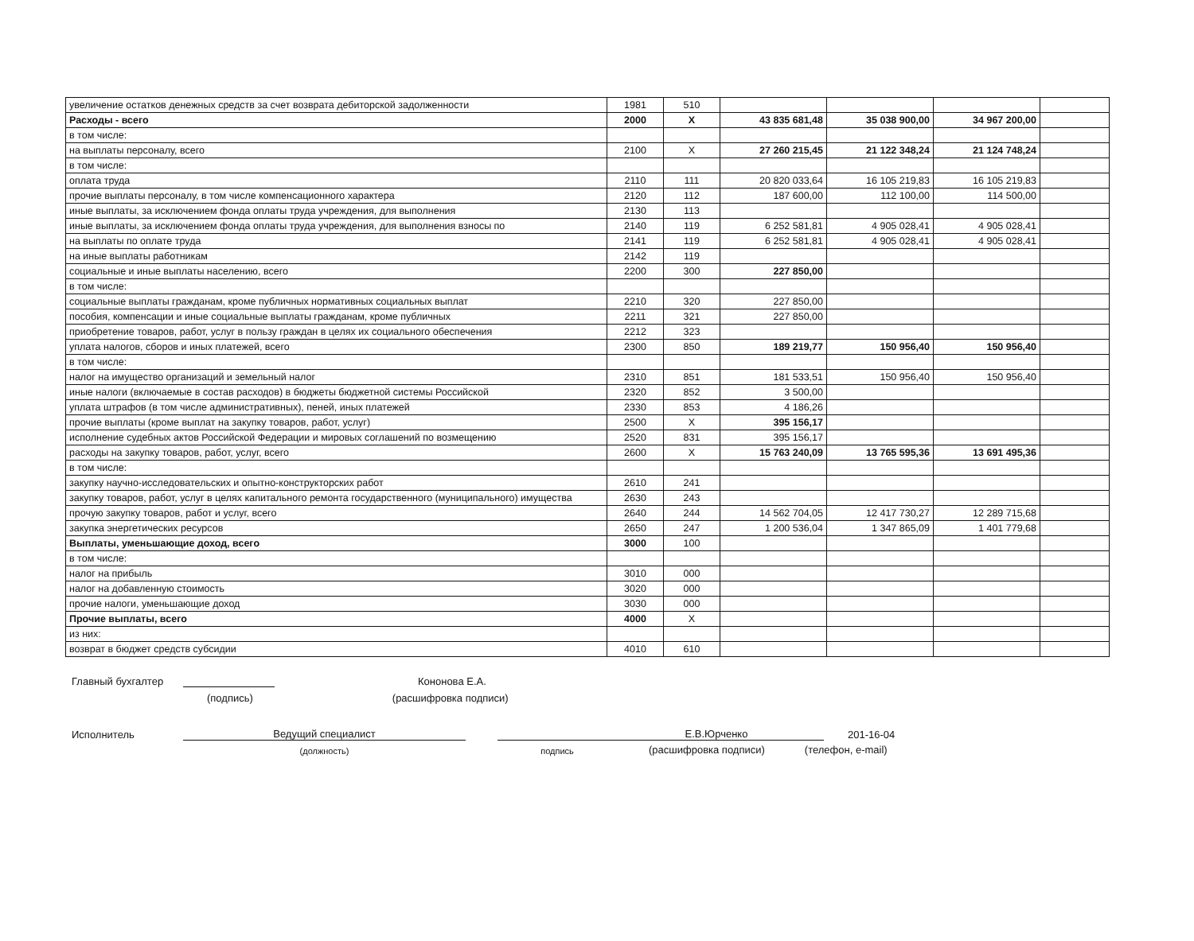| увеличение остатков денежных средств за счет возврата дебиторской задолженности | 1981 | 510 | | | | |
| Расходы - всего | 2000 | X | 43 835 681,48 | 35 038 900,00 | 34 967 200,00 | |
| в том числе: | | | | | | |
| на выплаты персоналу, всего | 2100 | X | 27 260 215,45 | 21 122 348,24 | 21 124 748,24 | |
| в том числе: | | | | | | |
| оплата труда | 2110 | 111 | 20 820 033,64 | 16 105 219,83 | 16 105 219,83 | |
| прочие выплаты персоналу, в том числе компенсационного характера | 2120 | 112 | 187 600,00 | 112 100,00 | 114 500,00 | |
| иные выплаты, за исключением фонда оплаты труда учреждения, для выполнения | 2130 | 113 | | | | |
| иные выплаты, за исключением фонда оплаты труда учреждения, для выполнения взносы по | 2140 | 119 | 6 252 581,81 | 4 905 028,41 | 4 905 028,41 | |
| на выплаты по оплате труда | 2141 | 119 | 6 252 581,81 | 4 905 028,41 | 4 905 028,41 | |
| на иные выплаты работникам | 2142 | 119 | | | | |
| социальные и иные выплаты населению, всего | 2200 | 300 | 227 850,00 | | | |
| в том числе: | | | | | | |
| социальные выплаты гражданам, кроме публичных нормативных социальных выплат | 2210 | 320 | 227 850,00 | | | |
| пособия, компенсации и иные социальные выплаты гражданам, кроме публичных | 2211 | 321 | 227 850,00 | | | |
| приобретение товаров, работ, услуг в пользу граждан в целях их социального обеспечения | 2212 | 323 | | | | |
| уплата налогов, сборов и иных платежей, всего | 2300 | 850 | 189 219,77 | 150 956,40 | 150 956,40 | |
| в том числе: | | | | | | |
| налог на имущество организаций и земельный налог | 2310 | 851 | 181 533,51 | 150 956,40 | 150 956,40 | |
| иные налоги (включаемые в состав расходов) в бюджеты бюджетной системы Российской | 2320 | 852 | 3 500,00 | | | |
| уплата штрафов (в том числе административных), пеней, иных платежей | 2330 | 853 | 4 186,26 | | | |
| прочие выплаты (кроме выплат на закупку товаров, работ, услуг) | 2500 | X | 395 156,17 | | | |
| исполнение судебных актов Российской Федерации и мировых соглашений по возмещению | 2520 | 831 | 395 156,17 | | | |
| расходы на закупку товаров, работ, услуг, всего | 2600 | X | 15 763 240,09 | 13 765 595,36 | 13 691 495,36 | |
| в том числе: | | | | | | |
| закупку научно-исследовательских и опытно-конструкторских работ | 2610 | 241 | | | | |
| закупку товаров, работ, услуг в целях капитального ремонта государственного (муниципального) имущества | 2630 | 243 | | | | |
| прочую закупку товаров, работ и услуг, всего | 2640 | 244 | 14 562 704,05 | 12 417 730,27 | 12 289 715,68 | |
| закупка энергетических ресурсов | 2650 | 247 | 1 200 536,04 | 1 347 865,09 | 1 401 779,68 | |
| Выплаты, уменьшающие доход, всего | 3000 | 100 | | | | |
| в том числе: | | | | | | |
| налог на прибыль | 3010 | 000 | | | | |
| налог на добавленную стоимость | 3020 | 000 | | | | |
| прочие налоги, уменьшающие доход | 3030 | 000 | | | | |
| Прочие выплаты, всего | 4000 | X | | | | |
| из них: | | | | | | |
| возврат в бюджет средств субсидии | 4010 | 610 | | | | |
Главный бухгалтер Кононова Е.А.
(подпись) (расшифровка подписи)
Исполнитель Ведущий специалист Е.В.Юрченко 201-16-04
(должность) подпись (расшифровка подписи) (телефон, e-mail)